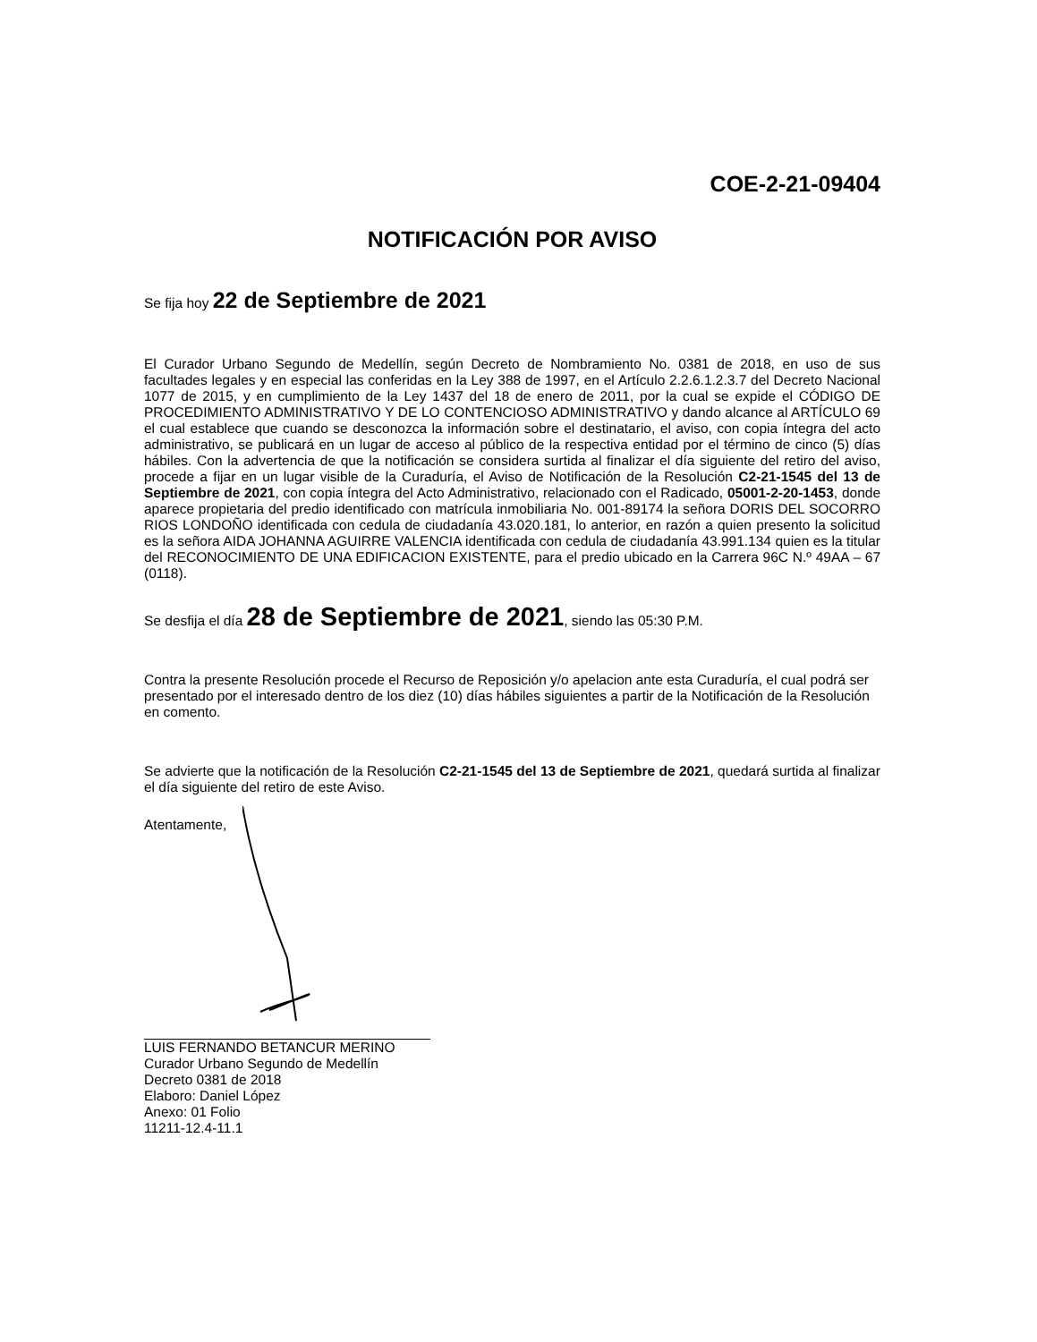COE-2-21-09404
NOTIFICACIÓN POR AVISO
Se fija hoy 22 de Septiembre de 2021
El Curador Urbano Segundo de Medellín, según Decreto de Nombramiento No. 0381 de 2018, en uso de sus facultades legales y en especial las conferidas en la Ley 388 de 1997, en el Artículo 2.2.6.1.2.3.7 del Decreto Nacional 1077 de 2015, y en cumplimiento de la Ley 1437 del 18 de enero de 2011, por la cual se expide el CÓDIGO DE PROCEDIMIENTO ADMINISTRATIVO Y DE LO CONTENCIOSO ADMINISTRATIVO y dando alcance al ARTÍCULO 69 el cual establece que cuando se desconozca la información sobre el destinatario, el aviso, con copia íntegra del acto administrativo, se publicará en un lugar de acceso al público de la respectiva entidad por el término de cinco (5) días hábiles. Con la advertencia de que la notificación se considera surtida al finalizar el día siguiente del retiro del aviso, procede a fijar en un lugar visible de la Curaduría, el Aviso de Notificación de la Resolución C2-21-1545 del 13 de Septiembre de 2021, con copia íntegra del Acto Administrativo, relacionado con el Radicado, 05001-2-20-1453, donde aparece propietaria del predio identificado con matrícula inmobiliaria No. 001-89174 la señora DORIS DEL SOCORRO RIOS LONDOÑO identificada con cedula de ciudadanía 43.020.181, lo anterior, en razón a quien presento la solicitud es la señora AIDA JOHANNA AGUIRRE VALENCIA identificada con cedula de ciudadanía 43.991.134 quien es la titular del RECONOCIMIENTO DE UNA EDIFICACION EXISTENTE, para el predio ubicado en la Carrera 96C N.º 49AA – 67 (0118).
Se desfija el día 28 de Septiembre de 2021, siendo las 05:30 P.M.
Contra la presente Resolución procede el Recurso de Reposición y/o apelacion ante esta Curaduría, el cual podrá ser presentado por el interesado dentro de los diez (10) días hábiles siguientes a partir de la Notificación de la Resolución en comento.
Se advierte que la notificación de la Resolución C2-21-1545 del 13 de Septiembre de 2021, quedará surtida al finalizar el día siguiente del retiro de este Aviso.
Atentamente,
LUIS FERNANDO BETANCUR MERINO
Curador Urbano Segundo de Medellín
Decreto 0381 de 2018
Elaboro: Daniel López
Anexo: 01 Folio
11211-12.4-11.1